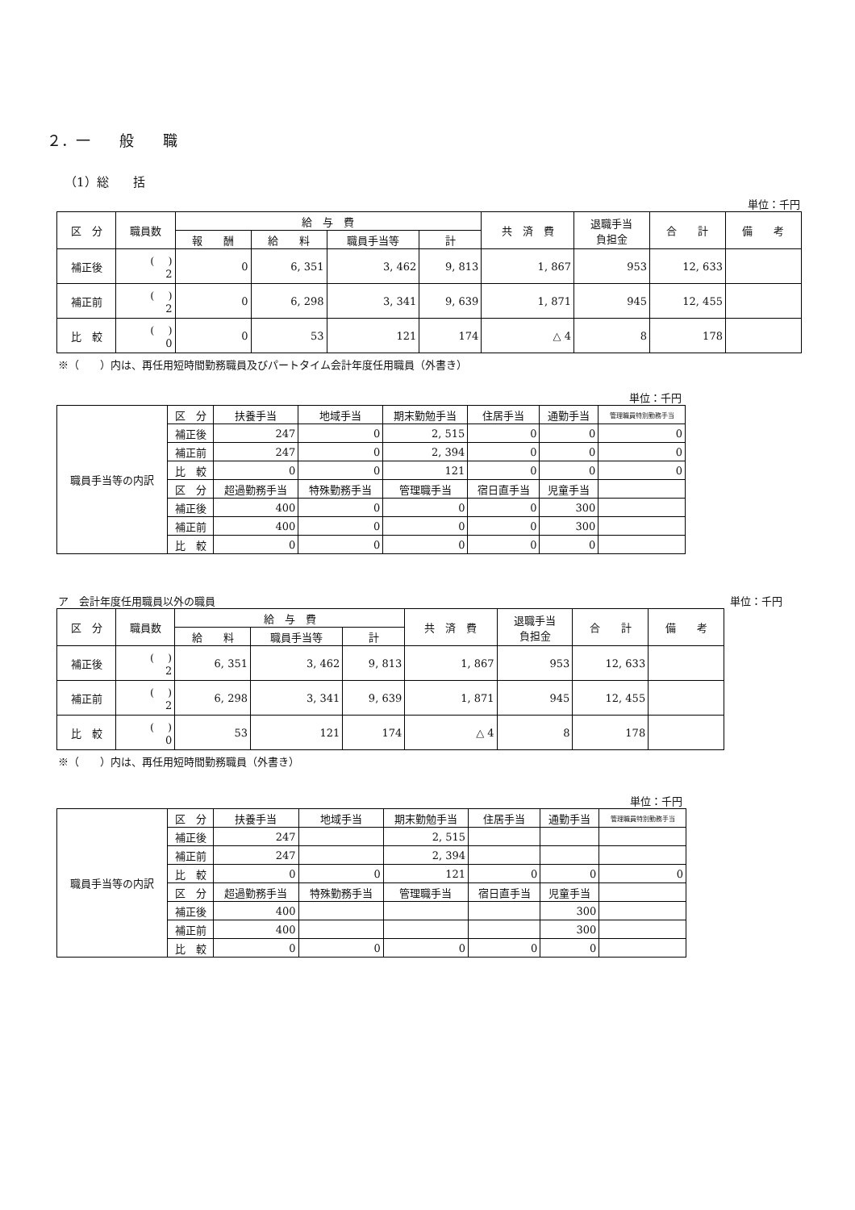２．一　　般　　職
（1）総　　括
単位：千円
| 区 分 | 職員数 | 給 与 費 | | | | 共 済 費 | 退職手当 負担金 | 合 計 | 備 考 |
| --- | --- | --- | --- | --- | --- | --- | --- | --- | --- |
| | | 報 酬 | 給 料 | 職員手当等 | 計 | | | | |
| 補正後 | ( ) 2 | 0 | 6, 351 | 3, 462 | 9, 813 | 1, 867 | 953 | 12, 633 | |
| 補正前 | ( ) 2 | 0 | 6, 298 | 3, 341 | 9, 639 | 1, 871 | 945 | 12, 455 | |
| 比 較 | ( ) 0 | 0 | 53 | 121 | 174 | △ 4 | 8 | 178 | |
※（　　）内は、再任用短時間勤務職員及びパートタイム会計年度任用職員（外書き）
単位：千円
| 職員手当等の内訳 | 区 分 | 扶養手当 | 地域手当 | 期末勤勉手当 | 住居手当 | 通勤手当 | 管理職員特別勤務手当 |
| --- | --- | --- | --- | --- | --- | --- | --- |
| | 補正後 | 247 | 0 | 2, 515 | 0 | 0 | 0 |
| | 補正前 | 247 | 0 | 2, 394 | 0 | 0 | 0 |
| | 比 較 | 0 | 0 | 121 | 0 | 0 | 0 |
| | 区 分 | 超過勤務手当 | 特殊勤務手当 | 管理職手当 | 宿日直手当 | 児童手当 | |
| | 補正後 | 400 | 0 | 0 | 0 | 300 | |
| | 補正前 | 400 | 0 | 0 | 0 | 300 | |
| | 比 較 | 0 | 0 | 0 | 0 | 0 | |
ア　会計年度任用職員以外の職員 単位：千円
| 区 分 | 職員数 | 給 与 費 | | | 共 済 費 | 退職手当 負担金 | 合 計 | 備 考 |
| --- | --- | --- | --- | --- | --- | --- | --- | --- |
| | | 給 料 | 職員手当等 | 計 | | | | |
| 補正後 | ( ) 2 | 6, 351 | 3, 462 | 9, 813 | 1, 867 | 953 | 12, 633 | |
| 補正前 | ( ) 2 | 6, 298 | 3, 341 | 9, 639 | 1, 871 | 945 | 12, 455 | |
| 比 較 | ( ) 0 | 53 | 121 | 174 | △ 4 | 8 | 178 | |
※（　　）内は、再任用短時間勤務職員（外書き）
単位：千円
| 職員手当等の内訳 | 区 分 | 扶養手当 | 地域手当 | 期末勤勉手当 | 住居手当 | 通勤手当 | 管理職員特別勤務手当 |
| --- | --- | --- | --- | --- | --- | --- | --- |
| | 補正後 | 247 | | 2, 515 | | | |
| | 補正前 | 247 | | 2, 394 | | | |
| | 比 較 | 0 | 0 | 121 | 0 | 0 | 0 |
| | 区 分 | 超過勤務手当 | 特殊勤務手当 | 管理職手当 | 宿日直手当 | 児童手当 | |
| | 補正後 | 400 | | | | 300 | |
| | 補正前 | 400 | | | | 300 | |
| | 比 較 | 0 | 0 | 0 | 0 | 0 | |